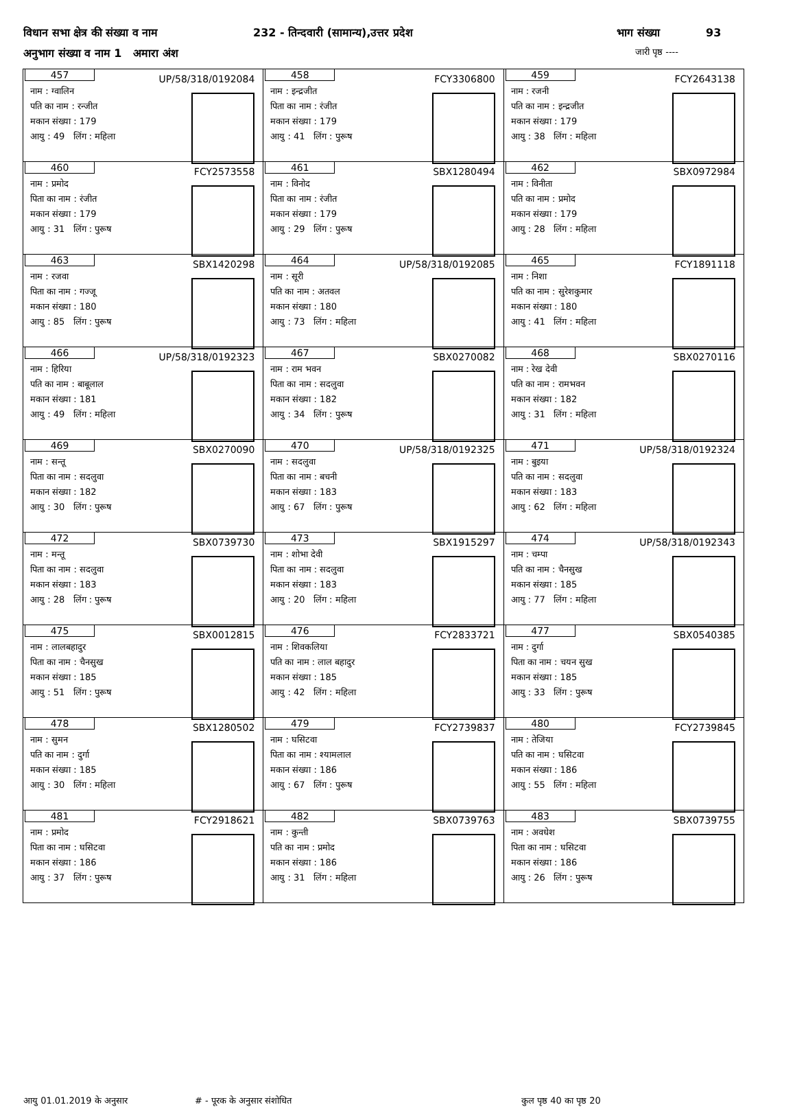विधान सभा क्षेत्र की संख्या व नाम 232 - तिन्दवारी (सामान्य),उत्तर प्रदेश भाग संख्या 93
अनुभाग संख्या व नाम 1 अमारा अंश जारी पृष्ठ ----
| 457 UP/58/318/0192084 नाम : ग्वालिन पति का नाम : रन्जीत मकान संख्या : 179 आयु : 49 लिंग : महिला | 458 FCY3306800 नाम : इन्द्रजीत पिता का नाम : रंजीत मकान संख्या : 179 आयु : 41 लिंग : पुरूष | 459 FCY2643138 नाम : रजनी पति का नाम : इन्द्रजीत मकान संख्या : 179 आयु : 38 लिंग : महिला |
| 460 FCY2573558 नाम : प्रमोद पिता का नाम : रंजीत मकान संख्या : 179 आयु : 31 लिंग : पुरूष | 461 SBX1280494 नाम : विनोद पिता का नाम : रंजीत मकान संख्या : 179 आयु : 29 लिंग : पुरूष | 462 SBX0972984 नाम : विनीता पति का नाम : प्रमाेद मकान संख्या : 179 आयु : 28 लिंग : महिला |
| 463 SBX1420298 नाम : रजवा पिता का नाम : गज्जू मकान संख्या : 180 आयु : 85 लिंग : पुरूष | 464 UP/58/318/0192085 नाम : सूरी पति का नाम : अतवल मकान संख्या : 180 आयु : 73 लिंग : महिला | 465 FCY1891118 नाम : निशा पति का नाम : सुरेशकुमार मकान संख्या : 180 आयु : 41 लिंग : महिला |
| 466 UP/58/318/0192323 नाम : हिरिया पति का नाम : बाबूलाल मकान संख्या : 181 आयु : 49 लिंग : महिला | 467 SBX0270082 नाम : राम भवन पिता का नाम : सदलुवा मकान संख्या : 182 आयु : 34 लिंग : पुरूष | 468 SBX0270116 नाम : रेख देवी पति का नाम : रामभवन मकान संख्या : 182 आयु : 31 लिंग : महिला |
| 469 SBX0270090 नाम : सन्तू पिता का नाम : सदलुवा मकान संख्या : 182 आयु : 30 लिंग : पुरूष | 470 UP/58/318/0192325 नाम : सदलुवा पिता का नाम : बचनी मकान संख्या : 183 आयु : 67 लिंग : पुरूष | 471 UP/58/318/0192324 नाम : बुइया पति का नाम : सदलुवा मकान संख्या : 183 आयु : 62 लिंग : महिला |
| 472 SBX0739730 नाम : मन्तू पिता का नाम : सदलुवा मकान संख्या : 183 आयु : 28 लिंग : पुरूष | 473 SBX1915297 नाम : शोभा देवी पिता का नाम : सदलुवा मकान संख्या : 183 आयु : 20 लिंग : महिला | 474 UP/58/318/0192343 नाम : चम्पा पति का नाम : चैनसुख मकान संख्या : 185 आयु : 77 लिंग : महिला |
| 475 SBX0012815 नाम : लालबहादुर पिता का नाम : चैनसुख मकान संख्या : 185 आयु : 51 लिंग : पुरूष | 476 FCY2833721 नाम : शिवकलिया पति का नाम : लाल बहादुर मकान संख्या : 185 आयु : 42 लिंग : महिला | 477 SBX0540385 नाम : दुर्गा पिता का नाम : चयन सुख मकान संख्या : 185 आयु : 33 लिंग : पुरूष |
| 478 SBX1280502 नाम : सुमन पति का नाम : दुर्गा मकान संख्या : 185 आयु : 30 लिंग : महिला | 479 FCY2739837 नाम : घसिटवा पिता का नाम : श्यामलाल मकान संख्या : 186 आयु : 67 लिंग : पुरूष | 480 FCY2739845 नाम : तेजिया पति का नाम : घसिटवा मकान संख्या : 186 आयु : 55 लिंग : महिला |
| 481 FCY2918621 नाम : प्रमोद पिता का नाम : घसिटवा मकान संख्या : 186 आयु : 37 लिंग : पुरूष | 482 SBX0739763 नाम : कुन्ती पति का नाम : प्रमोद मकान संख्या : 186 आयु : 31 लिंग : महिला | 483 SBX0739755 नाम : अवधेश पिता का नाम : घसिटवा मकान संख्या : 186 आयु : 26 लिंग : पुरूष |
आयु 01.01.2019 के अनुसार # - पूरक के अनुसार संशोधित कुल पृष्ठ 40 का पृष्ठ 20